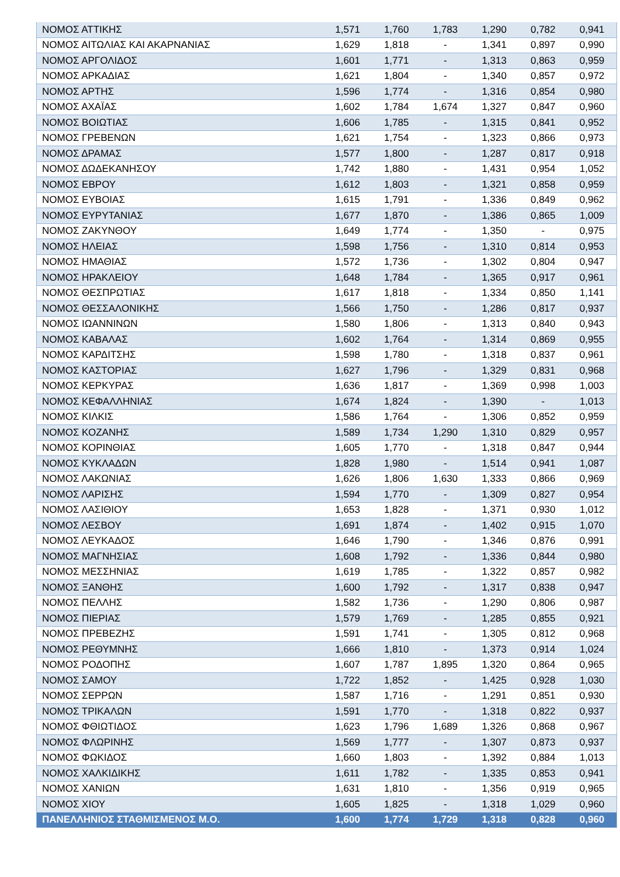| ΝΟΜΟΣ ΑΤΤΙΚΗΣ | 1,571 | 1,760 | 1,783 | 1,290 | 0,782 | 0,941 |
| ΝΟΜΟΣ ΑΙΤΩΛΙΑΣ ΚΑΙ ΑΚΑΡΝΑΝΙΑΣ | 1,629 | 1,818 | - | 1,341 | 0,897 | 0,990 |
| ΝΟΜΟΣ ΑΡΓΟΛΙΔΟΣ | 1,601 | 1,771 | - | 1,313 | 0,863 | 0,959 |
| ΝΟΜΟΣ ΑΡΚΑΔΙΑΣ | 1,621 | 1,804 | - | 1,340 | 0,857 | 0,972 |
| ΝΟΜΟΣ ΑΡΤΗΣ | 1,596 | 1,774 | - | 1,316 | 0,854 | 0,980 |
| ΝΟΜΟΣ ΑΧΑΪΑΣ | 1,602 | 1,784 | 1,674 | 1,327 | 0,847 | 0,960 |
| ΝΟΜΟΣ ΒΟΙΩΤΙΑΣ | 1,606 | 1,785 | - | 1,315 | 0,841 | 0,952 |
| ΝΟΜΟΣ ΓΡΕΒΕΝΩΝ | 1,621 | 1,754 | - | 1,323 | 0,866 | 0,973 |
| ΝΟΜΟΣ ΔΡΑΜΑΣ | 1,577 | 1,800 | - | 1,287 | 0,817 | 0,918 |
| ΝΟΜΟΣ ΔΩΔΕΚΑΝΗΣΟΥ | 1,742 | 1,880 | - | 1,431 | 0,954 | 1,052 |
| ΝΟΜΟΣ ΕΒΡΟΥ | 1,612 | 1,803 | - | 1,321 | 0,858 | 0,959 |
| ΝΟΜΟΣ ΕΥΒΟΙΑΣ | 1,615 | 1,791 | - | 1,336 | 0,849 | 0,962 |
| ΝΟΜΟΣ ΕΥΡΥΤΑΝΙΑΣ | 1,677 | 1,870 | - | 1,386 | 0,865 | 1,009 |
| ΝΟΜΟΣ ΖΑΚΥΝΘΟΥ | 1,649 | 1,774 | - | 1,350 | - | 0,975 |
| ΝΟΜΟΣ ΗΛΕΙΑΣ | 1,598 | 1,756 | - | 1,310 | 0,814 | 0,953 |
| ΝΟΜΟΣ ΗΜΑΘΙΑΣ | 1,572 | 1,736 | - | 1,302 | 0,804 | 0,947 |
| ΝΟΜΟΣ ΗΡΑΚΛΕΙΟΥ | 1,648 | 1,784 | - | 1,365 | 0,917 | 0,961 |
| ΝΟΜΟΣ ΘΕΣΠΡΩΤΙΑΣ | 1,617 | 1,818 | - | 1,334 | 0,850 | 1,141 |
| ΝΟΜΟΣ ΘΕΣΣΑΛΟΝΙΚΗΣ | 1,566 | 1,750 | - | 1,286 | 0,817 | 0,937 |
| ΝΟΜΟΣ ΙΩΑΝΝΙΝΩΝ | 1,580 | 1,806 | - | 1,313 | 0,840 | 0,943 |
| ΝΟΜΟΣ ΚΑΒΑΛΑΣ | 1,602 | 1,764 | - | 1,314 | 0,869 | 0,955 |
| ΝΟΜΟΣ ΚΑΡΔΙΤΣΗΣ | 1,598 | 1,780 | - | 1,318 | 0,837 | 0,961 |
| ΝΟΜΟΣ ΚΑΣΤΟΡΙΑΣ | 1,627 | 1,796 | - | 1,329 | 0,831 | 0,968 |
| ΝΟΜΟΣ ΚΕΡΚΥΡΑΣ | 1,636 | 1,817 | - | 1,369 | 0,998 | 1,003 |
| ΝΟΜΟΣ ΚΕΦΑΛΛΗΝΙΑΣ | 1,674 | 1,824 | - | 1,390 | - | 1,013 |
| ΝΟΜΟΣ ΚΙΛΚΙΣ | 1,586 | 1,764 | - | 1,306 | 0,852 | 0,959 |
| ΝΟΜΟΣ ΚΟΖΑΝΗΣ | 1,589 | 1,734 | 1,290 | 1,310 | 0,829 | 0,957 |
| ΝΟΜΟΣ ΚΟΡΙΝΘΙΑΣ | 1,605 | 1,770 | - | 1,318 | 0,847 | 0,944 |
| ΝΟΜΟΣ ΚΥΚΛΑΔΩΝ | 1,828 | 1,980 | - | 1,514 | 0,941 | 1,087 |
| ΝΟΜΟΣ ΛΑΚΩΝΙΑΣ | 1,626 | 1,806 | 1,630 | 1,333 | 0,866 | 0,969 |
| ΝΟΜΟΣ ΛΑΡΙΣΗΣ | 1,594 | 1,770 | - | 1,309 | 0,827 | 0,954 |
| ΝΟΜΟΣ ΛΑΣΙΘΙΟΥ | 1,653 | 1,828 | - | 1,371 | 0,930 | 1,012 |
| ΝΟΜΟΣ ΛΕΣΒΟΥ | 1,691 | 1,874 | - | 1,402 | 0,915 | 1,070 |
| ΝΟΜΟΣ ΛΕΥΚΑΔΟΣ | 1,646 | 1,790 | - | 1,346 | 0,876 | 0,991 |
| ΝΟΜΟΣ ΜΑΓΝΗΣΙΑΣ | 1,608 | 1,792 | - | 1,336 | 0,844 | 0,980 |
| ΝΟΜΟΣ ΜΕΣΣΗΝΙΑΣ | 1,619 | 1,785 | - | 1,322 | 0,857 | 0,982 |
| ΝΟΜΟΣ ΞΑΝΘΗΣ | 1,600 | 1,792 | - | 1,317 | 0,838 | 0,947 |
| ΝΟΜΟΣ ΠΕΛΛΗΣ | 1,582 | 1,736 | - | 1,290 | 0,806 | 0,987 |
| ΝΟΜΟΣ ΠΙΕΡΙΑΣ | 1,579 | 1,769 | - | 1,285 | 0,855 | 0,921 |
| ΝΟΜΟΣ ΠΡΕΒΕΖΗΣ | 1,591 | 1,741 | - | 1,305 | 0,812 | 0,968 |
| ΝΟΜΟΣ ΡΕΘΥΜΝΗΣ | 1,666 | 1,810 | - | 1,373 | 0,914 | 1,024 |
| ΝΟΜΟΣ ΡΟΔΟΠΗΣ | 1,607 | 1,787 | 1,895 | 1,320 | 0,864 | 0,965 |
| ΝΟΜΟΣ ΣΑΜΟΥ | 1,722 | 1,852 | - | 1,425 | 0,928 | 1,030 |
| ΝΟΜΟΣ ΣΕΡΡΩΝ | 1,587 | 1,716 | - | 1,291 | 0,851 | 0,930 |
| ΝΟΜΟΣ ΤΡΙΚΑΛΩΝ | 1,591 | 1,770 | - | 1,318 | 0,822 | 0,937 |
| ΝΟΜΟΣ ΦΘΙΩΤΙΔΟΣ | 1,623 | 1,796 | 1,689 | 1,326 | 0,868 | 0,967 |
| ΝΟΜΟΣ ΦΛΩΡΙΝΗΣ | 1,569 | 1,777 | - | 1,307 | 0,873 | 0,937 |
| ΝΟΜΟΣ ΦΩΚΙΔΟΣ | 1,660 | 1,803 | - | 1,392 | 0,884 | 1,013 |
| ΝΟΜΟΣ ΧΑΛΚΙΔΙΚΗΣ | 1,611 | 1,782 | - | 1,335 | 0,853 | 0,941 |
| ΝΟΜΟΣ ΧΑΝΙΩΝ | 1,631 | 1,810 | - | 1,356 | 0,919 | 0,965 |
| ΝΟΜΟΣ ΧΙΟΥ | 1,605 | 1,825 | - | 1,318 | 1,029 | 0,960 |
| ΠΑΝΕΛΛΗΝΙΟΣ ΣΤΑΘΜΙΣΜΕΝΟΣ Μ.Ο. | 1,600 | 1,774 | 1,729 | 1,318 | 0,828 | 0,960 |